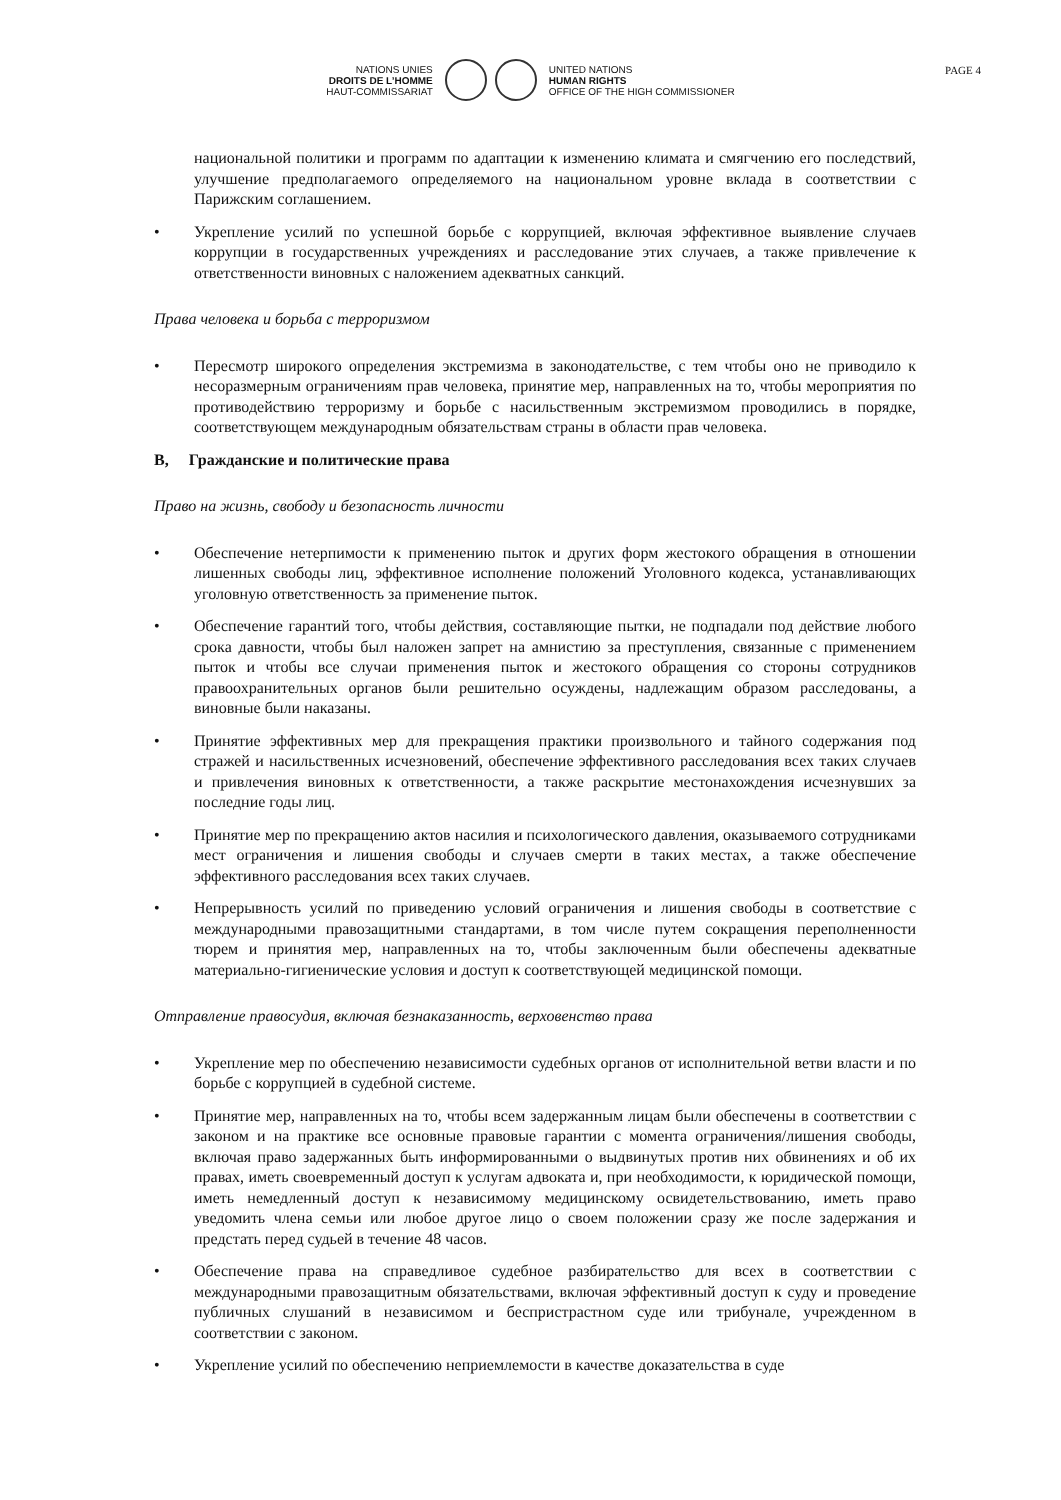PAGE 4
NATIONS UNIES
DROITS DE L’HOMME
HAUT-COMMISSARIAT
UNITED NATIONS
HUMAN RIGHTS
OFFICE OF THE HIGH COMMISSIONER
национальной политики и программ по адаптации к изменению климата и смягчению его последствий, улучшение предполагаемого определяемого на национальном уровне вклада в соответствии с Парижским соглашением.
• Укрепление усилий по успешной борьбе с коррупцией, включая эффективное выявление случаев коррупции в государственных учреждениях и расследование этих случаев, а также привлечение к ответственности виновных с наложением адекватных санкций.
Права человека и борьба с терроризмом
• Пересмотр широкого определения экстремизма в законодательстве, с тем чтобы оно не приводило к несоразмерным ограничениям прав человека, принятие мер, направленных на то, чтобы мероприятия по противодействию терроризму и борьбе с насильственным экстремизмом проводились в порядке, соответствующем международным обязательствам страны в области прав человека.
B, Гражданские и политические права
Право на жизнь, свободу и безопасность личности
• Обеспечение нетерпимости к применению пыток и других форм жестокого обращения в отношении лишенных свободы лиц, эффективное исполнение положений Уголовного кодекса, устанавливающих уголовную ответственность за применение пыток.
• Обеспечение гарантий того, чтобы действия, составляющие пытки, не подпадали под действие любого срока давности, чтобы был наложен запрет на амнистию за преступления, связанные с применением пыток и чтобы все случаи применения пыток и жестокого обращения со стороны сотрудников правоохранительных органов были решительно осуждены, надлежащим образом расследованы, а виновные были наказаны.
• Принятие эффективных мер для прекращения практики произвольного и тайного содержания под стражей и насильственных исчезновений, обеспечение эффективного расследования всех таких случаев и привлечения виновных к ответственности, а также раскрытие местонахождения исчезнувших за последние годы лиц.
• Принятие мер по прекращению актов насилия и психологического давления, оказываемого сотрудниками мест ограничения и лишения свободы и случаев смерти в таких местах, а также обеспечение эффективного расследования всех таких случаев.
• Непрерывность усилий по приведению условий ограничения и лишения свободы в соответствие с международными правозащитными стандартами, в том числе путем сокращения переполненности тюрем и принятия мер, направленных на то, чтобы заключенным были обеспечены адекватные материально-гигиенические условия и доступ к соответствующей медицинской помощи.
Отправление правосудия, включая безнаказанность, верховенство права
• Укрепление мер по обеспечению независимости судебных органов от исполнительной ветви власти и по борьбе с коррупцией в судебной системе.
• Принятие мер, направленных на то, чтобы всем задержанным лицам были обеспечены в соответствии с законом и на практике все основные правовые гарантии с момента ограничения/лишения свободы, включая право задержанных быть информированными о выдвинутых против них обвинениях и об их правах, иметь своевременный доступ к услугам адвоката и, при необходимости, к юридической помощи, иметь немедленный доступ к независимому медицинскому освидетельствованию, иметь право уведомить члена семьи или любое другое лицо о своем положении сразу же после задержания и предстать перед судьей в течение 48 часов.
• Обеспечение права на справедливое судебное разбирательство для всех в соответствии с международными правозащитным обязательствами, включая эффективный доступ к суду и проведение публичных слушаний в независимом и беспристрастном суде или трибунале, учрежденном в соответствии с законом.
• Укрепление усилий по обеспечению неприемлемости в качестве доказательства в суде